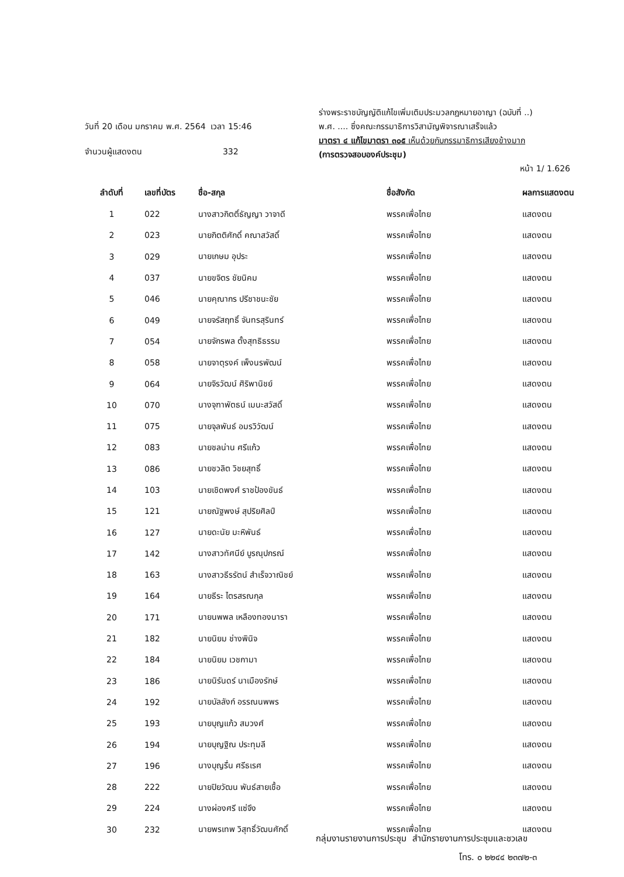วันที่ 20 เดือน มกราคม พ.ศ. 2564 เวลา 15:46
จำนวนผู้แสดงตน 332
ร่างพระราชบัญญัติแก้ไขเพิ่มเติมประมวลกฎหมายอาญา (ฉบับที่ ..)
พ.ศ. .... ซึ่งคณะกรรมาธิการวิสามัญพิจารณาเสร็จแล้ว
มาตรา ๔ แก้ไขมาตรา ๓๐๕ เห็นด้วยกับกรรมาธิการเสียงข้างมาก
(การตรวจสอบองค์ประชุม)
หน้า 1/ 1.626
| ลำดับที่ | เลขที่บัตร | ชื่อ-สกุล | ชื่อสังกัด | ผลการแสดงตน |
| --- | --- | --- | --- | --- |
| 1 | 022 | นางสาวกิตติ์ธัญญา วาจาดี | พรรคเพื่อไทย | แสดงตน |
| 2 | 023 | นายกิตติศักดิ์ คณาสวัสดิ์ | พรรคเพื่อไทย | แสดงตน |
| 3 | 029 | นายเกษม อุประ | พรรคเพื่อไทย | แสดงตน |
| 4 | 037 | นายขจิตร ชัยนิคม | พรรคเพื่อไทย | แสดงตน |
| 5 | 046 | นายคุณากร ปรีชาชนะชัย | พรรคเพื่อไทย | แสดงตน |
| 6 | 049 | นายจรัสฤทธิ์ จันทรสุรินทร์ | พรรคเพื่อไทย | แสดงตน |
| 7 | 054 | นายจักรพล ตั้งสุทธิธรรม | พรรคเพื่อไทย | แสดงตน |
| 8 | 058 | นายจาตุรงค์ เพ็งนรพัฒน์ | พรรคเพื่อไทย | แสดงตน |
| 9 | 064 | นายจิรวัฒน์ ศิริพานิชย์ | พรรคเพื่อไทย | แสดงตน |
| 10 | 070 | นางจุฑาพัตธน์ เมนะสวัสดิ์ | พรรคเพื่อไทย | แสดงตน |
| 11 | 075 | นายจุลพันธ์ อมรวิวัฒน์ | พรรคเพื่อไทย | แสดงตน |
| 12 | 083 | นายชลน่าน ศรีแก้ว | พรรคเพื่อไทย | แสดงตน |
| 13 | 086 | นายชวลิต วิชยสุทธิ์ | พรรคเพื่อไทย | แสดงตน |
| 14 | 103 | นายเชิดพงศ์ ราชป้องขันธ์ | พรรคเพื่อไทย | แสดงตน |
| 15 | 121 | นายณัฐพงษ์ สุปริยศิลป์ | พรรคเพื่อไทย | แสดงตน |
| 16 | 127 | นายดะนัย มะหิพันธ์ | พรรคเพื่อไทย | แสดงตน |
| 17 | 142 | นางสาวทัศนีย์ บูรณุปกรณ์ | พรรคเพื่อไทย | แสดงตน |
| 18 | 163 | นางสาวธีรรัตน์ สำเร็จวาณิชย์ | พรรคเพื่อไทย | แสดงตน |
| 19 | 164 | นายธีระ ไตรสรณกุล | พรรคเพื่อไทย | แสดงตน |
| 20 | 171 | นายนพพล เหลืองทองนารา | พรรคเพื่อไทย | แสดงตน |
| 21 | 182 | นายนิยม ช่างพินิจ | พรรคเพื่อไทย | แสดงตน |
| 22 | 184 | นายนิยม เวชกามา | พรรคเพื่อไทย | แสดงตน |
| 23 | 186 | นายนิรันดร์ นาเมืองรักษ์ | พรรคเพื่อไทย | แสดงตน |
| 24 | 192 | นายบัลลังก์ อรรณนพพร | พรรคเพื่อไทย | แสดงตน |
| 25 | 193 | นายบุญแก้ว สมวงศ์ | พรรคเพื่อไทย | แสดงตน |
| 26 | 194 | นายบุญฐิณ ประทุมลี | พรรคเพื่อไทย | แสดงตน |
| 27 | 196 | นางบุญรื่น ศรีธเรศ | พรรคเพื่อไทย | แสดงตน |
| 28 | 222 | นายปิยวัฒน พันธ์สายเชื้อ | พรรคเพื่อไทย | แสดงตน |
| 29 | 224 | นางผ่องศรี แซ่จึง | พรรคเพื่อไทย | แสดงตน |
| 30 | 232 | นายพรเทพ วิสุทธิ์วัฒนศักดิ์ | พรรคเพื่อไทย | แสดงตน |
กลุ่มงานรายงานการประชุม สำนักรายงานการประชุมและชวเลข
โทร. ๐ ๒๒๔๔ ๒๓๗๒-๓